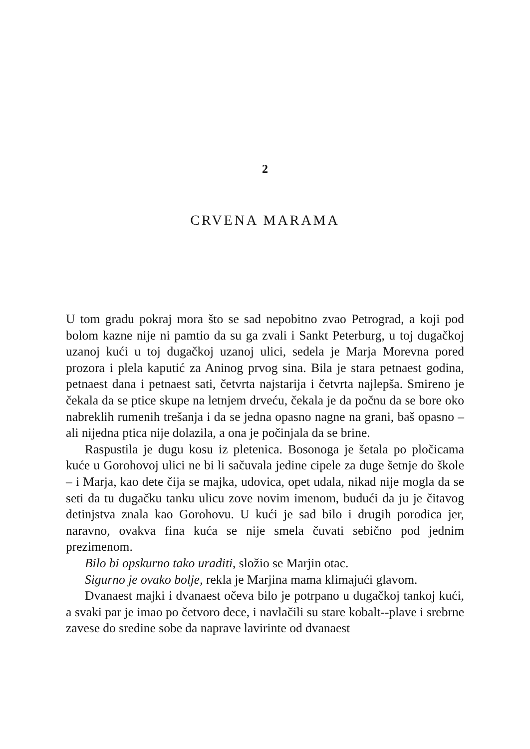2
CRVENA MARAMA
U tom gradu pokraj mora što se sad nepobitno zvao Petrograd, a koji pod bolom kazne nije ni pamtio da su ga zvali i Sankt Peterburg, u toj dugačkoj uzanoj kući u toj dugačkoj uzanoj ulici, sedela je Marja Morevna pored prozora i plela kaputić za Aninog prvog sina. Bila je stara petnaest godina, petnaest dana i petnaest sati, četvrta najstarija i četvrta najlepša. Smireno je čekala da se ptice skupe na letnjem drveću, čekala je da počnu da se bore oko nabreklih rumenih trešanja i da se jedna opasno nagne na grani, baš opasno – ali nijedna ptica nije dolazila, a ona je počinjala da se brine.
Raspustila je dugu kosu iz pletenica. Bosonoga je šetala po pločicama kuće u Gorohovoj ulici ne bi li sačuvala jedine cipele za duge šetnje do škole – i Marja, kao dete čija se majka, udovica, opet udala, nikad nije mogla da se seti da tu dugačku tanku ulicu zove novim imenom, budući da ju je čitavog detinjstva znala kao Gorohovu. U kući je sad bilo i drugih porodica jer, naravno, ovakva fina kuća se nije smela čuvati sebično pod jednim prezimenom.
Bilo bi opskurno tako uraditi, složio se Marjin otac.
Sigurno je ovako bolje, rekla je Marjina mama klimajući glavom.
Dvanaest majki i dvanaest očeva bilo je potrpano u dugačkoj tankoj kući, a svaki par je imao po četvoro dece, i navlačili su stare kobalt--plave i srebrne zavese do sredine sobe da naprave lavirinte od dvanaest